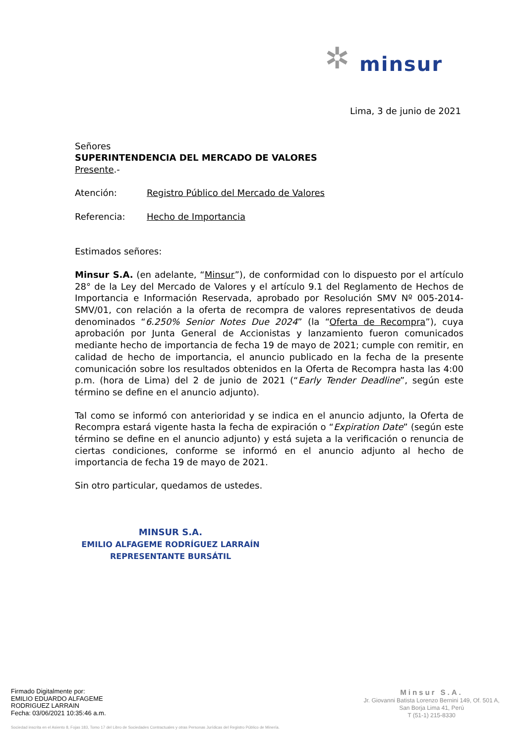✲
minsur
Lima, 3 de junio de 2021
Señores
SUPERINTENDENCIA DEL MERCADO DE VALORES
Presente.-
Atención: Registro Público del Mercado de Valores
Referencia: Hecho de Importancia
Estimados señores:
Minsur S.A. (en adelante, “Minsur”), de conformidad con lo dispuesto por el artículo 28° de la Ley del Mercado de Valores y el artículo 9.1 del Reglamento de Hechos de Importancia e Información Reservada, aprobado por Resolución SMV Nº 005-2014-SMV/01, con relación a la oferta de recompra de valores representativos de deuda denominados “6.250% Senior Notes Due 2024” (la “Oferta de Recompra”), cuya aprobación por Junta General de Accionistas y lanzamiento fueron comunicados mediante hecho de importancia de fecha 19 de mayo de 2021; cumple con remitir, en calidad de hecho de importancia, el anuncio publicado en la fecha de la presente comunicación sobre los resultados obtenidos en la Oferta de Recompra hasta las 4:00 p.m. (hora de Lima) del 2 de junio de 2021 (“Early Tender Deadline”, según este término se define en el anuncio adjunto).
Tal como se informó con anterioridad y se indica en el anuncio adjunto, la Oferta de Recompra estará vigente hasta la fecha de expiración o “Expiration Date” (según este término se define en el anuncio adjunto) y está sujeta a la verificación o renuncia de ciertas condiciones, conforme se informó en el anuncio adjunto al hecho de importancia de fecha 19 de mayo de 2021.
Sin otro particular, quedamos de ustedes.
MINSUR S.A.
EMILIO ALFAGEME RODRÍGUEZ LARRAÍN
REPRESENTANTE BURSÁTIL
Firmado Digitalmente por:
EMILIO EDUARDO ALFAGEME
RODRIGUEZ LARRAIN
Fecha: 03/06/2021 10:35:46 a.m.
Minsur S.A.
Jr. Giovanni Batista Lorenzo Bernini 149, Of. 501 A,
San Borja Lima 41, Perú
T (51-1) 215-8330
Sociedad inscrita en el Asiento 8, Fojas 183, Tomo 17 del Libro de Sociedades Contractuales y otras Personas Jurídicas del Registro Público de Minería.